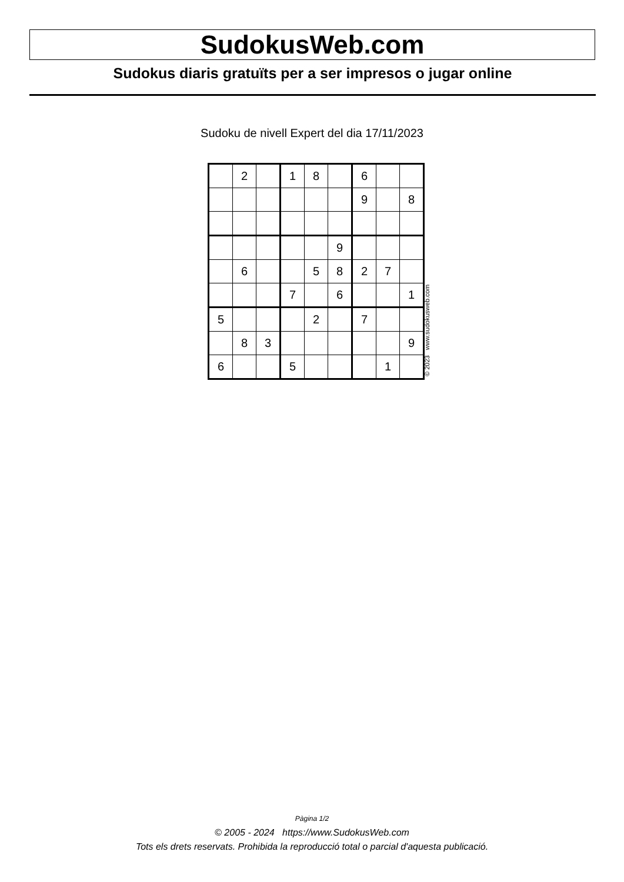SudokusWeb.com
Sudokus diaris gratuïts per a ser impresos o jugar online
Sudoku de nivell Expert del dia 17/11/2023
| | 2 | | 1 | 8 | | 6 | | |
| | | | | | | 9 | | 8 |
| | | | | | 9 | | | |
| | 6 | | | 5 | 8 | 2 | 7 | |
| | | | 7 | | 6 | | | 1 |
| 5 | | | | 2 | | 7 | | |
| | 8 | 3 | | | | | | 9 |
| 6 | | | 5 | | | | 1 | |
© 2023 www.sudokusweb.com
Pàgina 1/2
© 2005 - 2024 https://www.SudokusWeb.com
Tots els drets reservats. Prohibida la reproducció total o parcial d'aquesta publicació.